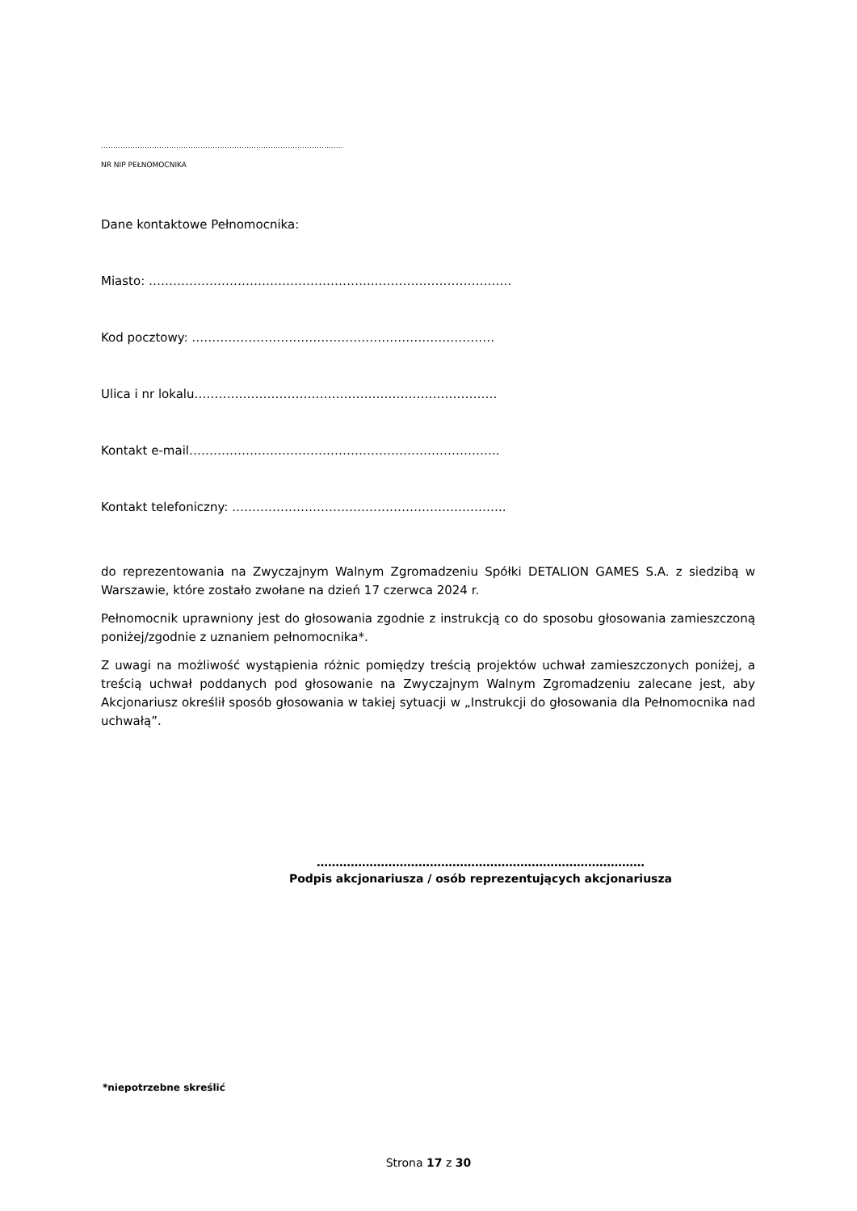………………………………………………………………………………….……
NR NIP PEŁNOMOCNIKA
Dane kontaktowe Pełnomocnika:
Miasto: ………………………………………………..…………………………….
Kod pocztowy: …………………………………………………………………
Ulica i nr lokalu…………………………………………………………………
Kontakt e-mail…………………………………………………………………..
Kontakt telefoniczny: …………………………………………………………..
do reprezentowania na Zwyczajnym Walnym Zgromadzeniu Spółki DETALION GAMES S.A. z siedzibą w Warszawie, które zostało zwołane na dzień 17 czerwca 2024 r.
Pełnomocnik uprawniony jest do głosowania zgodnie z instrukcją co do sposobu głosowania zamieszczoną poniżej/zgodnie z uznaniem pełnomocnika*.
Z uwagi na możliwość wystąpienia różnic pomiędzy treścią projektów uchwał zamieszczonych poniżej, a treścią uchwał poddanych pod głosowanie na Zwyczajnym Walnym Zgromadzeniu zalecane jest, aby Akcjonariusz określił sposób głosowania w takiej sytuacji w „Instrukcji do głosowania dla Pełnomocnika nad uchwałą”.
……………………………………………………………………………
Podpis akcjonariusza / osób reprezentujących akcjonariusza
*niepotrzebne skreślić
Strona 17 z 30